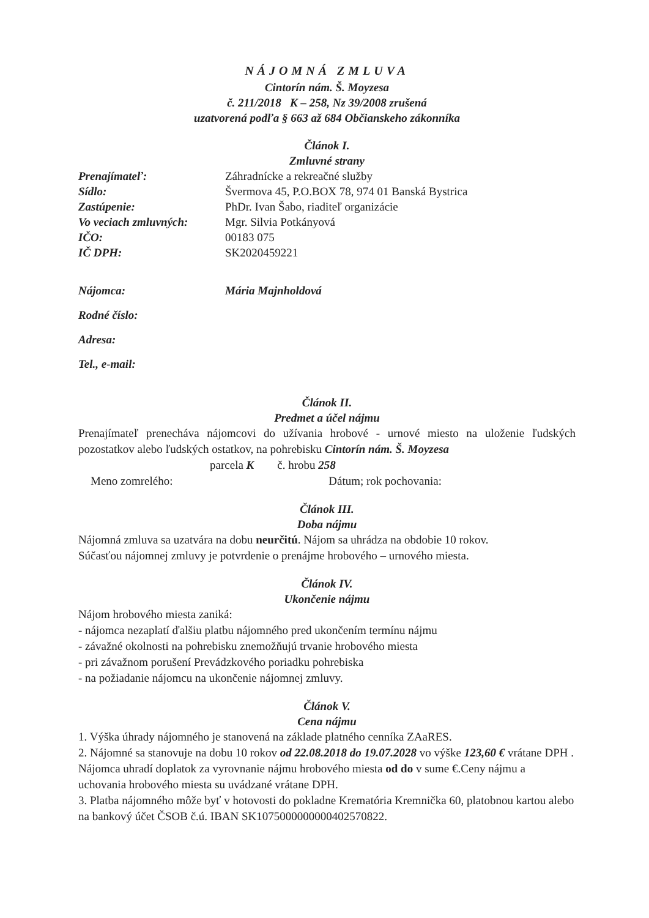NÁJOMNÁ ZMLUVA
Cintorín nám. Š. Moyzesa
č. 211/2018 K – 258, Nz 39/2008 zrušená
uzatvorená podľa § 663 až 684 Občianskeho zákonníka
Článok I.
Zmluvné strany
| Prenajímateľ: | Záhradnícke a rekreačné služby |
| Sídlo: | Švermova 45, P.O.BOX 78, 974 01 Banská Bystrica |
| Zastúpenie: | PhDr. Ivan Šabo, riaditeľ organizácie |
| Vo veciach zmluvných: | Mgr. Silvia Potkányová |
| IČO: | 00183 075 |
| IČ DPH: | SK2020459221 |
| Nájomca: | Mária Majnholdová |
| Rodné číslo: | |
| Adresa: | |
| Tel., e-mail: | |
Článok II.
Predmet a účel nájmu
Prenajímateľ prenecháva nájomcovi do užívania hrobové - urnové miesto na uloženie ľudských pozostatkov alebo ľudských ostatkov, na pohrebisku Cintorín nám. Š. Moyzesa
parcela K č. hrobu 258
Meno zomrelého: Dátum; rok pochovania:
Článok III.
Doba nájmu
Nájomná zmluva sa uzatvára na dobu neurčitú. Nájom sa uhrádza na obdobie 10 rokov.
Súčasťou nájomnej zmluvy je potvrdenie o prenájme hrobového – urnového miesta.
Článok IV.
Ukončenie nájmu
Nájom hrobového miesta zaniká:
- nájomca nezaplatí ďalšiu platbu nájomného pred ukončením termínu nájmu
- závažné okolnosti na pohrebisku znemožňujú trvanie hrobového miesta
- pri závažnom porušení Prevádzkového poriadku pohrebiska
- na požiadanie nájomcu na ukončenie nájomnej zmluvy.
Článok V.
Cena nájmu
1. Výška úhrady nájomného je stanovená na základe platného cenníka ZAaRES.
2. Nájomné sa stanovuje na dobu 10 rokov od 22.08.2018 do 19.07.2028 vo výške 123,60 € vrátane DPH . Nájomca uhradí doplatok za vyrovnanie nájmu hrobového miesta od do v sume €.Ceny nájmu a uchovania hrobového miesta su uvádzané vrátane DPH.
3. Platba nájomného môže byť v hotovosti do pokladne Krematória Kremnička 60, platobnou kartou alebo na bankový účet ČSOB č.ú. IBAN SK1075000000000402570822.